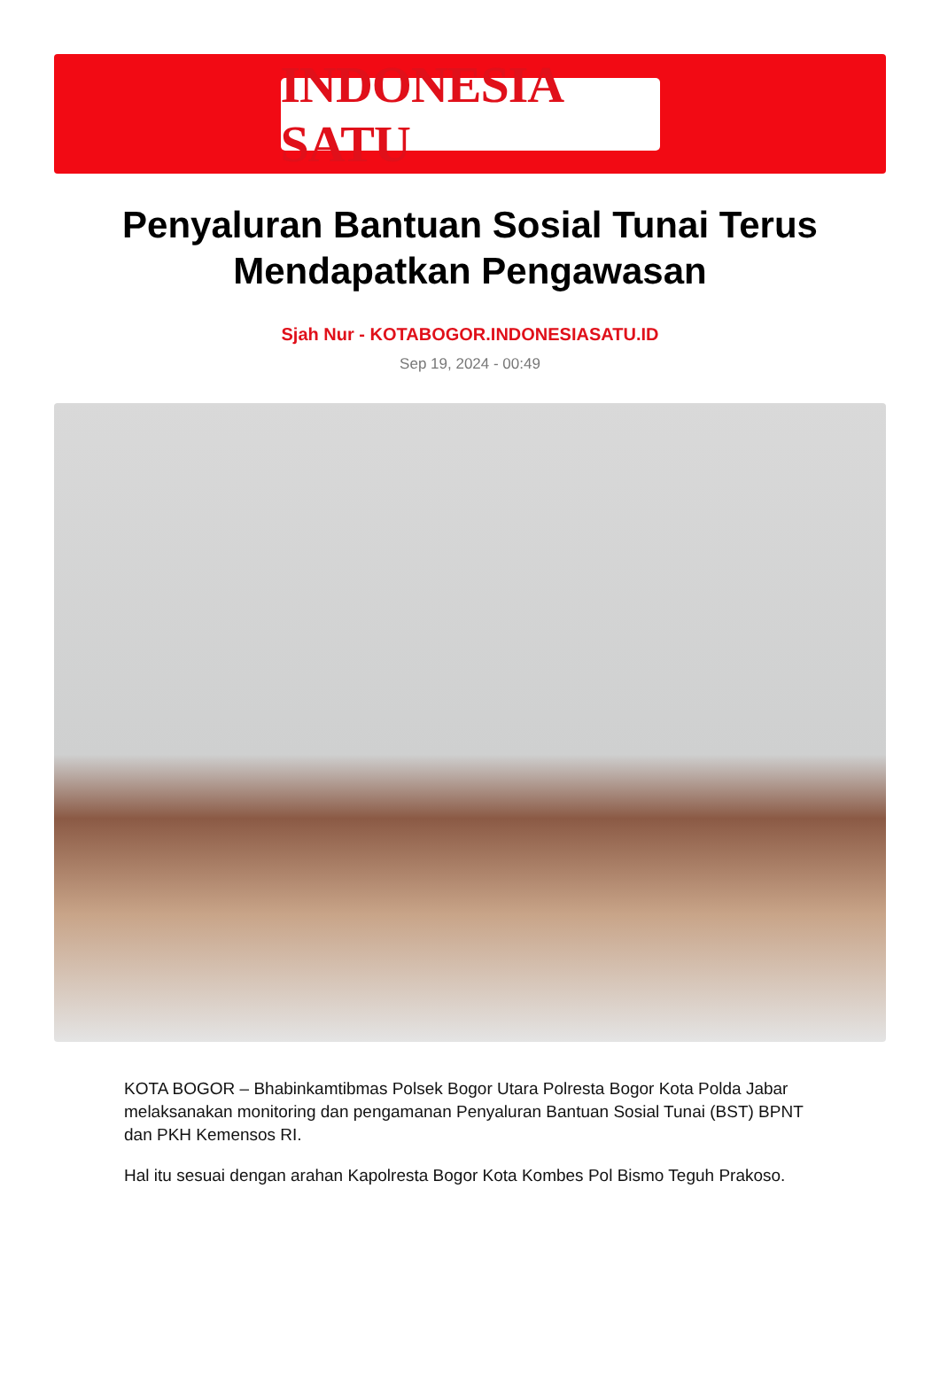INDONESIA SATU
Penyaluran Bantuan Sosial Tunai Terus Mendapatkan Pengawasan
Sjah Nur - KOTABOGOR.INDONESIASATU.ID
Sep 19, 2024 - 00:49
KOTA BOGOR – Bhabinkamtibmas Polsek Bogor Utara Polresta Bogor Kota Polda Jabar melaksanakan monitoring dan pengamanan Penyaluran Bantuan Sosial Tunai (BST) BPNT dan PKH Kemensos RI.
Hal itu sesuai dengan arahan Kapolresta Bogor Kota Kombes Pol Bismo Teguh Prakoso.